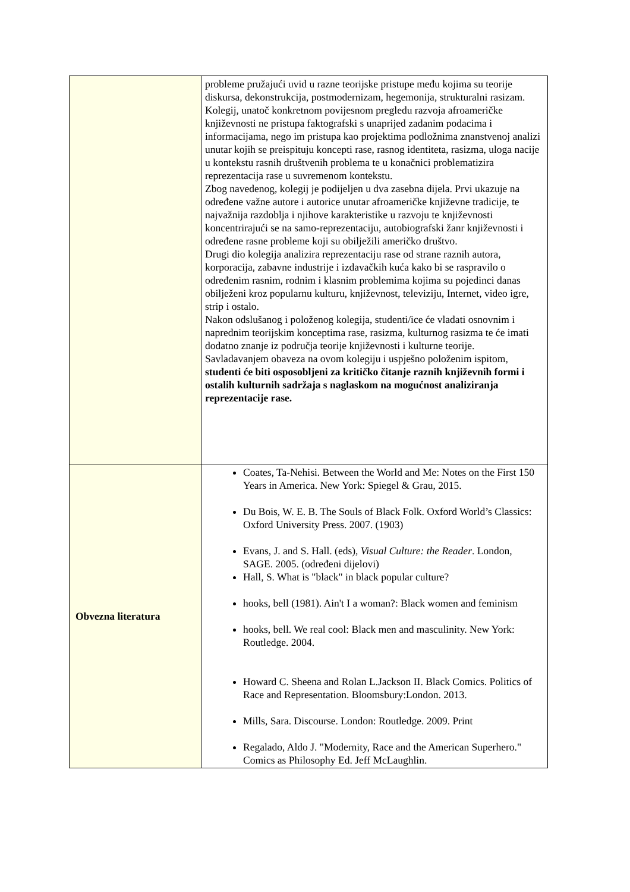| | probleme pružajući uvid u razne teorijske pristupe među kojima su teorije diskursa, dekonstrukcija, postmodernizam, hegemonija, strukturalni rasizam. Kolegij, unatoč konkretnom povijesnom pregledu razvoja afroameričke književnosti ne pristupa faktografski s unaprijed zadanim podacima i informacijama, nego im pristupa kao projektima podložnima znanstvenoj analizi unutar kojih se preispituju koncepti rase, rasnog identiteta, rasizma, uloga nacije u kontekstu rasnih društvenih problema te u konačnici problematizira reprezentacija rase u suvremenom kontekstu. Zbog navedenog, kolegij je podijeljen u dva zasebna dijela. Prvi ukazuje na određene važne autore i autorice unutar afroameričke književne tradicije, te najvažnija razdoblja i njihove karakteristike u razvoju te književnosti koncentrirajući se na samo-reprezentaciju, autobiografski žanr književnosti i određene rasne probleme koji su obilježili američko društvo. Drugi dio kolegija analizira reprezentaciju rase od strane raznih autora, korporacija, zabavne industrije i izdavačkih kuća kako bi se raspravilo o određenim rasnim, rodnim i klasnim problemima kojima su pojedinci danas obilježeni kroz popularnu kulturu, književnost, televiziju, Internet, video igre, strip i ostalo. Nakon odslušanog i položenog kolegija, studenti/ice će vladati osnovnim i naprednim teorijskim konceptima rase, rasizma, kulturnog rasizma te će imati dodatno znanje iz područja teorije književnosti i kulturne teorije. Savladavanjem obaveza na ovom kolegiju i uspješno položenim ispitom, studenti će biti osposobljeni za kritičko čitanje raznih književnih formi i ostalih kulturnih sadržaja s naglaskom na mogućnost analiziranja reprezentacije rase. |
| Obvezna literatura | Coates, Ta-Nehisi. Between the World and Me: Notes on the First 150 Years in America. New York: Spiegel & Grau, 2015. Du Bois, W. E. B. The Souls of Black Folk. Oxford World’s Classics: Oxford University Press. 2007. (1903) Evans, J. and S. Hall. (eds), Visual Culture: the Reader . London, SAGE. 2005. (određeni dijelovi) Hall, S. What is "black" in black popular culture? hooks, bell (1981). Ain't I a woman?: Black women and feminism hooks, bell. We real cool: Black men and masculinity. New York: Routledge. 2004. Howard C. Sheena and Rolan L.Jackson II. Black Comics. Politics of Race and Representation. Bloomsbury:London. 2013. Mills, Sara. Discourse. London: Routledge. 2009. Print Regalado, Aldo J. "Modernity, Race and the American Superhero." Comics as Philosophy Ed. Jeff McLaughlin. |